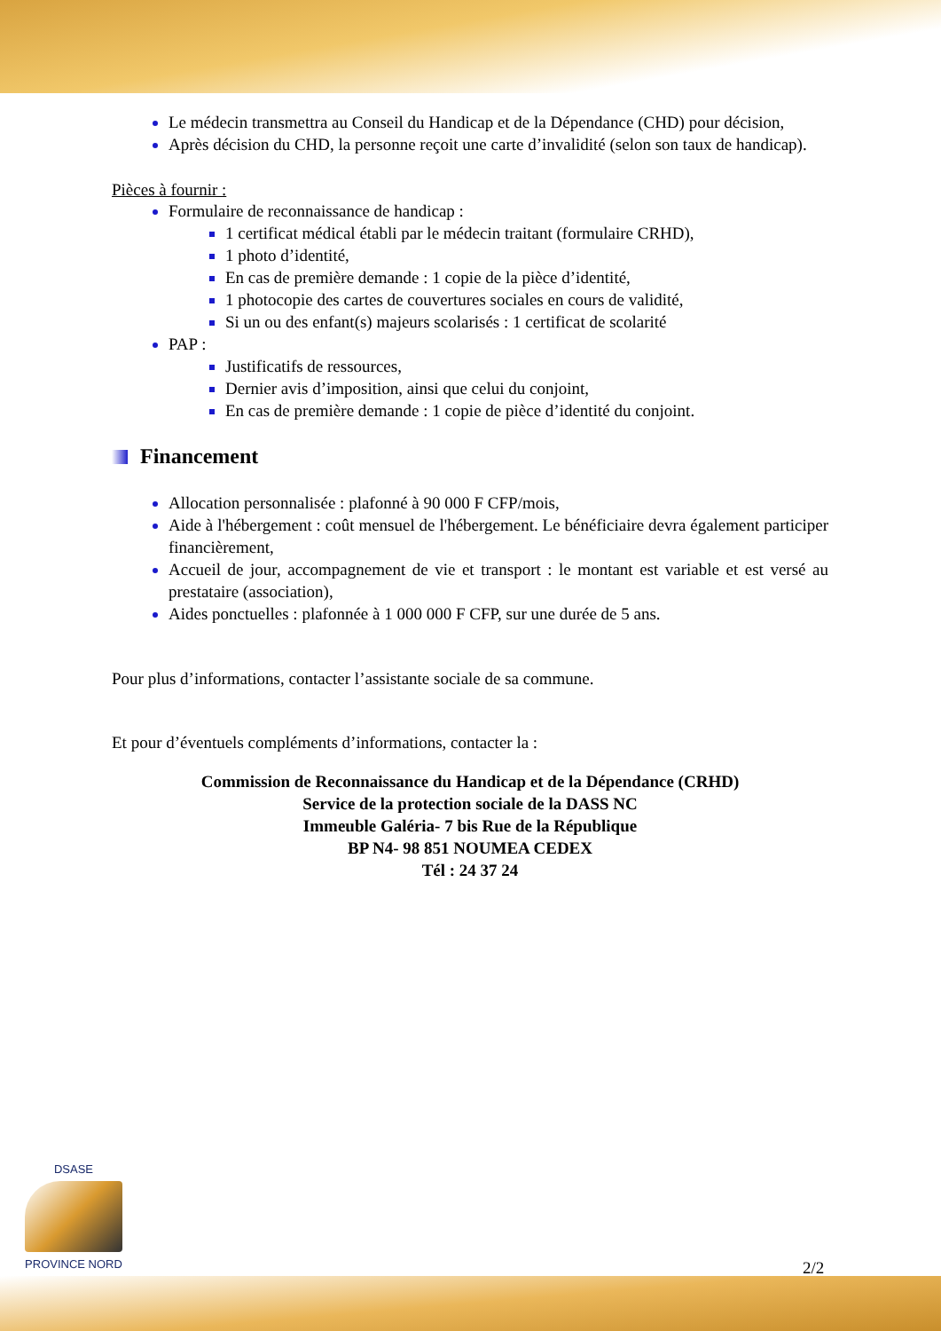Le médecin transmettra au Conseil du Handicap et de la Dépendance (CHD) pour décision,
Après décision du CHD, la personne reçoit une carte d’invalidité (selon son taux de handicap).
Pièces à fournir :
Formulaire de reconnaissance de handicap :
1 certificat médical établi par le médecin traitant (formulaire CRHD),
1 photo d’identité,
En cas de première demande : 1 copie de la pièce d’identité,
1 photocopie des cartes de couvertures sociales en cours de validité,
Si un ou des enfant(s) majeurs scolarisés : 1 certificat de scolarité
PAP :
Justificatifs de ressources,
Dernier avis d’imposition, ainsi que celui du conjoint,
En cas de première demande : 1 copie de pièce d’identité du conjoint.
Financement
Allocation personnalisée : plafonné à 90 000 F CFP/mois,
Aide à l'hébergement : coût mensuel de l'hébergement. Le bénéficiaire devra également participer financièrement,
Accueil de jour, accompagnement de vie et transport : le montant est variable et est versé au prestataire (association),
Aides ponctuelles : plafonnée à 1 000 000 F CFP, sur une durée de 5 ans.
Pour plus d’informations, contacter l’assistante sociale de sa commune.
Et pour d’éventuels compléments d’informations, contacter la :
Commission de Reconnaissance du Handicap et de la Dépendance (CRHD)
Service de la protection sociale de la DASS NC
Immeuble Galéria- 7 bis Rue de la République
BP N4- 98 851 NOUMEA CEDEX
Tél : 24 37 24
DSASE
PROVINCE NORD
2/2